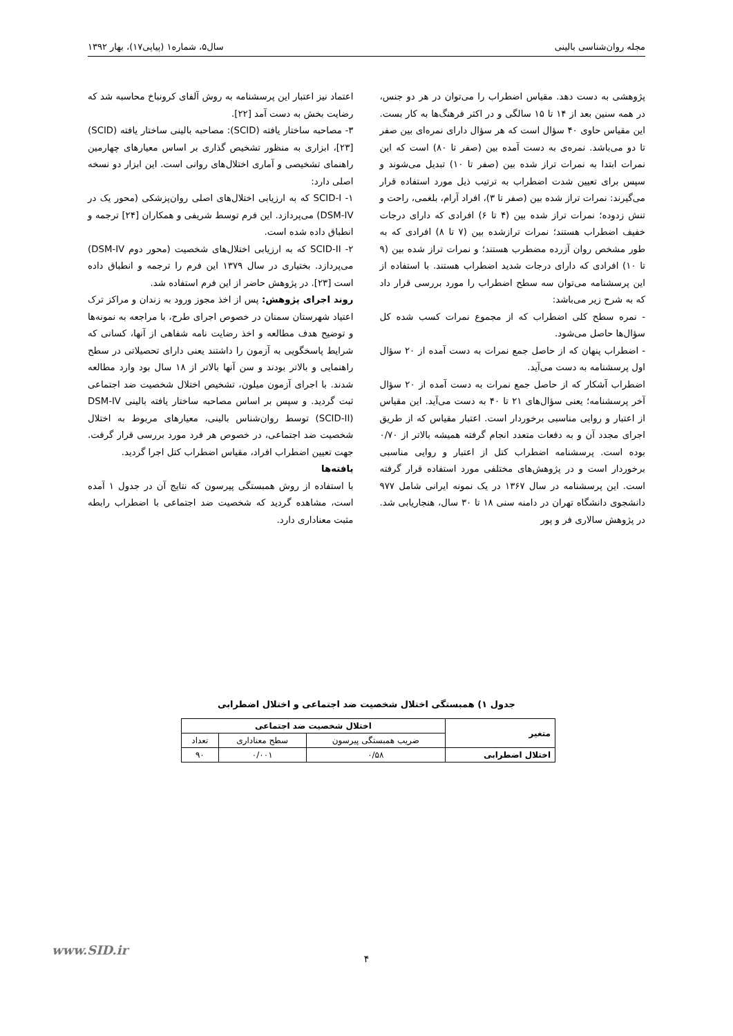مجله روان‌شناسی بالینی سال۵، شماره۱ (پیاپی۱۷)، بهار ۱۳۹۲
پژوهشی به دست دهد. مقیاس اضطراب را می‌توان در هر دو جنس، در همه سنین بعد از ۱۴ تا ۱۵ سالگی و در اکثر فرهنگ‌ها به کار بست. این مقیاس حاوی ۴۰ سؤال است که هر سؤال دارای نمره‌ای بین صفر تا دو می‌باشد. نمره‌ی به دست آمده بین (صفر تا ۸۰) است که این نمرات ابتدا به نمرات تراز شده بین (صفر تا ۱۰) تبدیل می‌شوند و سپس برای تعیین شدت اضطراب به ترتیب ذیل مورد استفاده قرار می‌گیرند: نمرات تراز شده بین (صفر تا ۳)، افراد آرام، بلغمی، راحت و تنش زدوده؛ نمرات تراز شده بین (۴ تا ۶) افرادی که دارای درجات خفیف اضطراب هستند؛ نمرات ترازشده بین (۷ تا ۸) افرادی که به طور مشخص روان آزرده مضطرب هستند؛ و نمرات تراز شده بین (۹ تا ۱۰) افرادی که دارای درجات شدید اضطراب هستند. با استفاده از این پرسشنامه می‌توان سه سطح اضطراب را مورد بررسی قرار داد که به شرح زیر می‌باشد:
- نمره سطح کلی اضطراب که از مجموع نمرات کسب شده کل سؤال‌ها حاصل می‌شود.
- اضطراب پنهان که از حاصل جمع نمرات به دست آمده از ۲۰ سؤال اول پرسشنامه به دست می‌آید.
اضطراب آشکار که از حاصل جمع نمرات به دست آمده از ۲۰ سؤال آخر پرسشنامه؛ یعنی سؤال‌های ۲۱ تا ۴۰ به دست می‌آید. این مقیاس از اعتبار و روایی مناسبی برخوردار است. اعتبار مقیاس که از طریق اجرای مجدد آن و به دفعات متعدد انجام گرفته همیشه بالاتر از ۰/۷۰ بوده است. پرسشنامه اضطراب کتل از اعتبار و روایی مناسبی برخوردار است و در پژوهش‌های مختلفی مورد استفاده قرار گرفته است. این پرسشنامه در سال ۱۳۶۷ در یک نمونه ایرانی شامل ۹۷۷ دانشجوی دانشگاه تهران در دامنه سنی ۱۸ تا ۳۰ سال، هنجاریابی شد. در پژوهش سالاری فر و پور
اعتماد نیز اعتبار این پرسشنامه به روش آلفای کرونباخ محاسبه شد که رضایت بخش به دست آمد [۲۲].
۳- مصاحبه ساختار یافته (SCID): مصاحبه بالینی ساختار یافته (SCID) [۲۳]، ابزاری به منظور تشخیص گذاری بر اساس معیارهای چهارمین راهنمای تشخیصی و آماری اختلال‌های روانی است. این ابزار دو نسخه اصلی دارد:
۱- SCID-I که به ارزیابی اختلال‌های اصلی روان‌پزشکی (محور یک در DSM-IV) می‌پردازد. این فرم توسط شریفی و همکاران [۲۴] ترجمه و انطباق داده شده است.
۲- SCID-II که به ارزیابی اختلال‌های شخصیت (محور دوم DSM-IV) می‌پردازد. بختیاری در سال ۱۳۷۹ این فرم را ترجمه و انطباق داده است [۲۳]. در پژوهش حاضر از این فرم استفاده شد.
روند اجرای پژوهش: پس از اخذ مجوز ورود به زندان و مراکز ترک اعتیاد شهرستان سمنان در خصوص اجرای طرح، با مراجعه به نمونه‌ها و توضیح هدف مطالعه و اخذ رضایت نامه شفاهی از آنها، کسانی که شرایط پاسخگویی به آزمون را داشتند یعنی دارای تحصیلاتی در سطح راهنمایی و بالاتر بودند و سن آنها بالاتر از ۱۸ سال بود وارد مطالعه شدند. با اجرای آزمون میلون، تشخیص اختلال شخصیت ضد اجتماعی ثبت گردید. و سپس بر اساس مصاحبه ساختار یافته بالینی DSM-IV (SCID-II) توسط روان‌شناس بالینی، معیارهای مربوط به اختلال شخصیت ضد اجتماعی، در خصوص هر فرد مورد بررسی قرار گرفت. جهت تعیین اضطراب افراد، مقیاس اضطراب کتل اجرا گردید.
یافته‌ها
با استفاده از روش همبستگی پیرسون که نتایج آن در جدول ۱ آمده است، مشاهده گردید که شخصیت ضد اجتماعی با اضطراب رابطه مثبت معناداری دارد.
جدول ۱) همبستگی اختلال شخصیت ضد اجتماعی و اختلال اضطرابی
| متغیر | اختلال شخصیت ضد اجتماعی | | |
| --- | --- | --- | --- |
| | ضریب همبستگی پیرسون | سطح معناداری | تعداد |
| اختلال اضطرابی | ۰/۵۸ | ۰/۰۰۱ | ۹۰ |
www.SID.ir
۴